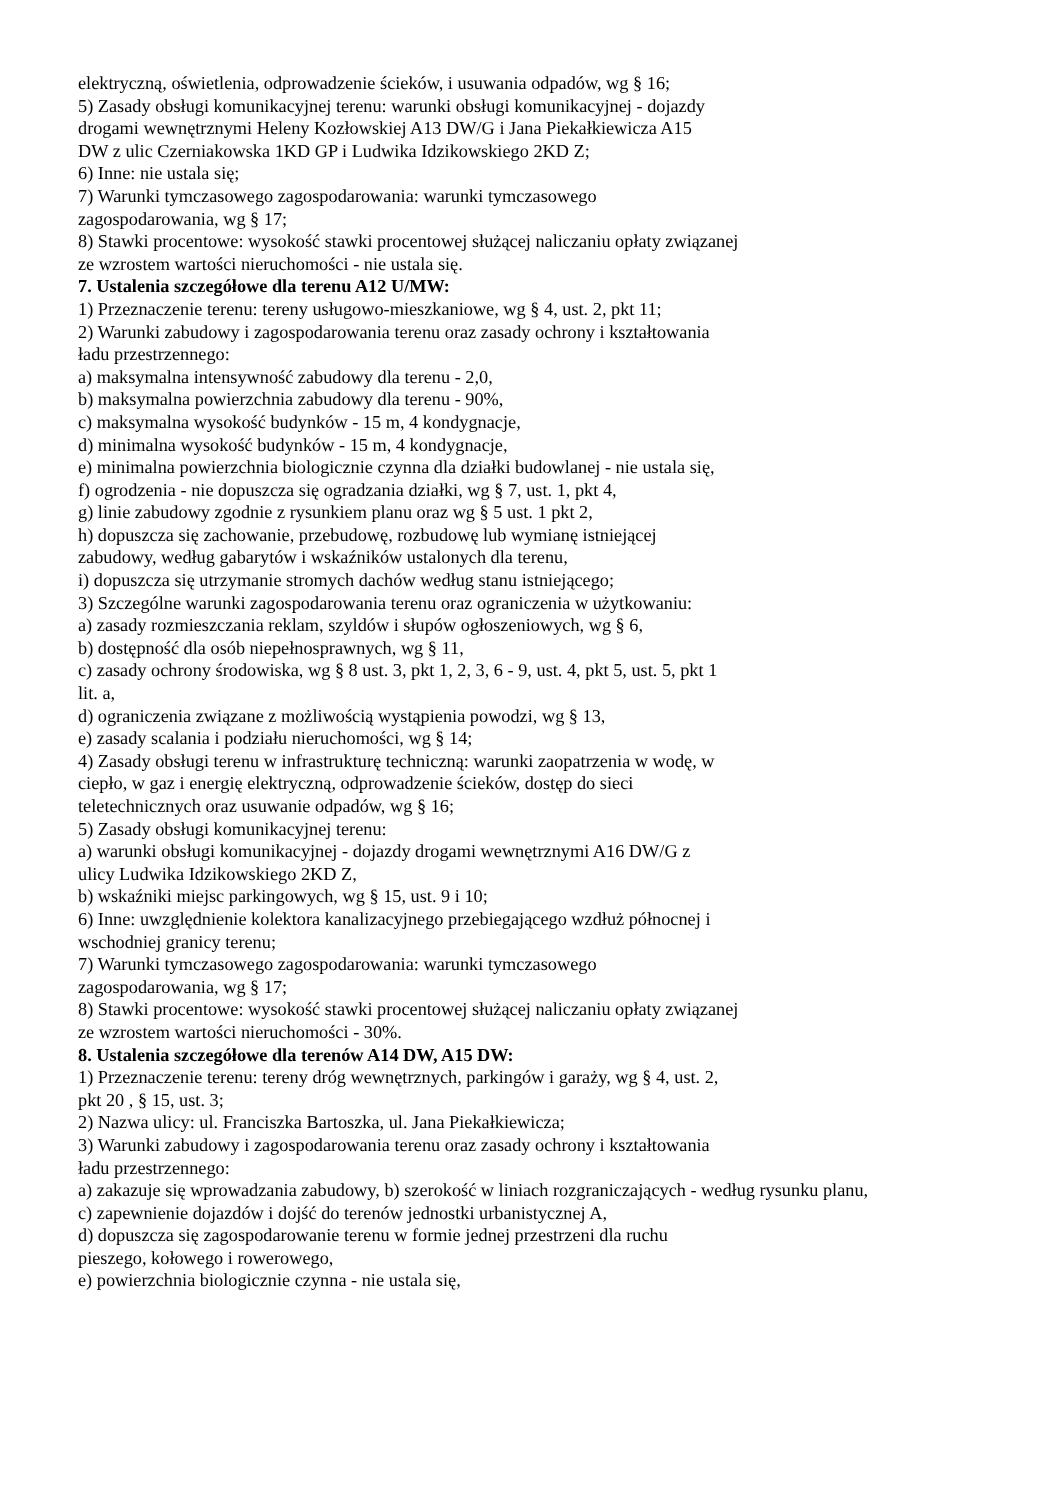elektryczną, oświetlenia, odprowadzenie ścieków, i usuwania odpadów, wg § 16;
5) Zasady obsługi komunikacyjnej terenu: warunki obsługi komunikacyjnej - dojazdy
drogami wewnętrznymi Heleny Kozłowskiej A13 DW/G i Jana Piekałkiewicza A15
DW z ulic Czerniakowska 1KD GP i Ludwika Idzikowskiego 2KD Z;
6) Inne: nie ustala się;
7) Warunki tymczasowego zagospodarowania: warunki tymczasowego
zagospodarowania, wg § 17;
8) Stawki procentowe: wysokość stawki procentowej służącej naliczaniu opłaty związanej
ze wzrostem wartości nieruchomości - nie ustala się.
7. Ustalenia szczegółowe dla terenu A12 U/MW:
1) Przeznaczenie terenu: tereny usługowo-mieszkaniowe, wg § 4, ust. 2, pkt 11;
2) Warunki zabudowy i zagospodarowania terenu oraz zasady ochrony i kształtowania
ładu przestrzennego:
a) maksymalna intensywność zabudowy dla terenu - 2,0,
b) maksymalna powierzchnia zabudowy dla terenu - 90%,
c) maksymalna wysokość budynków - 15 m, 4 kondygnacje,
d) minimalna wysokość budynków - 15 m, 4 kondygnacje,
e) minimalna powierzchnia biologicznie czynna dla działki budowlanej - nie ustala się,
f) ogrodzenia - nie dopuszcza się ogradzania działki, wg § 7, ust. 1, pkt 4,
g) linie zabudowy zgodnie z rysunkiem planu oraz wg § 5 ust. 1 pkt 2,
h) dopuszcza się zachowanie, przebudowę, rozbudowę lub wymianę istniejącej
zabudowy, według gabarytów i wskaźników ustalonych dla terenu,
i) dopuszcza się utrzymanie stromych dachów według stanu istniejącego;
3) Szczególne warunki zagospodarowania terenu oraz ograniczenia w użytkowaniu:
a) zasady rozmieszczania reklam, szyldów i słupów ogłoszeniowych, wg § 6,
b) dostępność dla osób niepełnosprawnych, wg § 11,
c) zasady ochrony środowiska, wg § 8 ust. 3, pkt 1, 2, 3, 6 - 9, ust. 4, pkt 5, ust. 5, pkt 1
lit. a,
d) ograniczenia związane z możliwością wystąpienia powodzi, wg § 13,
e) zasady scalania i podziału nieruchomości, wg § 14;
4) Zasady obsługi terenu w infrastrukturę techniczną: warunki zaopatrzenia w wodę, w
ciepło, w gaz i energię elektryczną, odprowadzenie ścieków, dostęp do sieci
teletechnicznych oraz usuwanie odpadów, wg § 16;
5) Zasady obsługi komunikacyjnej terenu:
a) warunki obsługi komunikacyjnej - dojazdy drogami wewnętrznymi A16 DW/G z
ulicy Ludwika Idzikowskiego 2KD Z,
b) wskaźniki miejsc parkingowych, wg § 15, ust. 9 i 10;
6) Inne: uwzględnienie kolektora kanalizacyjnego przebiegającego wzdłuż północnej i
wschodniej granicy terenu;
7) Warunki tymczasowego zagospodarowania: warunki tymczasowego
zagospodarowania, wg § 17;
8) Stawki procentowe: wysokość stawki procentowej służącej naliczaniu opłaty związanej
ze wzrostem wartości nieruchomości - 30%.
8. Ustalenia szczegółowe dla terenów A14 DW, A15 DW:
1) Przeznaczenie terenu: tereny dróg wewnętrznych, parkingów i garaży, wg § 4, ust. 2,
pkt 20 , § 15, ust. 3;
2) Nazwa ulicy: ul. Franciszka Bartoszka, ul. Jana Piekałkiewicza;
3) Warunki zabudowy i zagospodarowania terenu oraz zasady ochrony i kształtowania
ładu przestrzennego:
a) zakazuje się wprowadzania zabudowy, b) szerokość w liniach rozgraniczających - według rysunku planu,
c) zapewnienie dojazdów i dojść do terenów jednostki urbanistycznej A,
d) dopuszcza się zagospodarowanie terenu w formie jednej przestrzeni dla ruchu
pieszego, kołowego i rowerowego,
e) powierzchnia biologicznie czynna - nie ustala się,